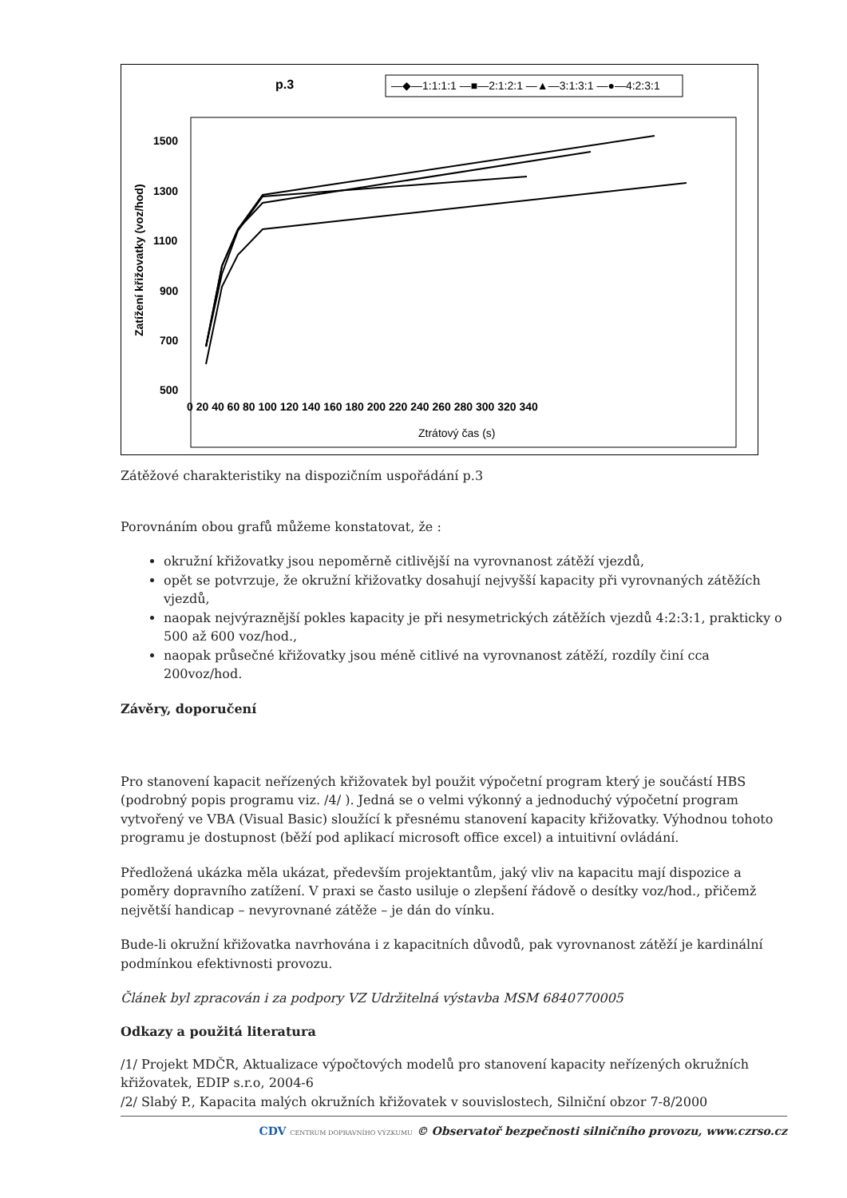p.3
—◆—1:1:1:1 —■—2:1:2:1 —▲—3:1:3:1 —●—4:2:3:1
1500
1300
1100
900
700
500
Zatížení křižovatky (voz/hod)
0 20 40 60 80 100 120 140 160 180 200 220 240 260 280 300 320 340
Ztrátový čas (s)
Zátěžové charakteristiky na dispozičním uspořádání p.3
Porovnáním obou grafů můžeme konstatovat, že :
okružní křižovatky jsou nepoměrně citlivější na vyrovnanost zátěží vjezdů,
opět se potvrzuje, že okružní křižovatky dosahují nejvyšší kapacity při vyrovnaných zátěžích vjezdů,
naopak nejvýraznější pokles kapacity je při nesymetrických zátěžích vjezdů 4:2:3:1, prakticky o 500 až 600 voz/hod.,
naopak průsečné křižovatky jsou méně citlivé na vyrovnanost zátěží, rozdíly činí cca 200voz/hod.
Závěry, doporučení
Pro stanovení kapacit neřízených křižovatek byl použit výpočetní program který je součástí HBS (podrobný popis programu viz. /4/ ). Jedná se o velmi výkonný a jednoduchý výpočetní program vytvořený ve VBA (Visual Basic) sloužící k přesnému stanovení kapacity křižovatky. Výhodnou tohoto programu je dostupnost (běží pod aplikací microsoft office excel) a intuitivní ovládání.
Předložená ukázka měla ukázat, především projektantům, jaký vliv na kapacitu mají dispozice a poměry dopravního zatížení. V praxi se často usiluje o zlepšení řádově o desítky voz/hod., přičemž největší handicap – nevyrovnané zátěže – je dán do vínku.
Bude-li okružní křižovatka navrhována i z kapacitních důvodů, pak vyrovnanost zátěží je kardinální podmínkou efektivnosti provozu.
Článek byl zpracován i za podpory VZ Udržitelná výstavba MSM 6840770005
Odkazy a použitá literatura
/1/ Projekt MDČR, Aktualizace výpočtových modelů pro stanovení kapacity neřízených okružních křižovatek, EDIP s.r.o, 2004-6
/2/ Slabý P., Kapacita malých okružních křižovatek v souvislostech, Silniční obzor 7-8/2000
CDV CENTRUM DOPRAVNÍHO VÝZKUMU © Observatoř bezpečnosti silničního provozu, www.czrso.cz